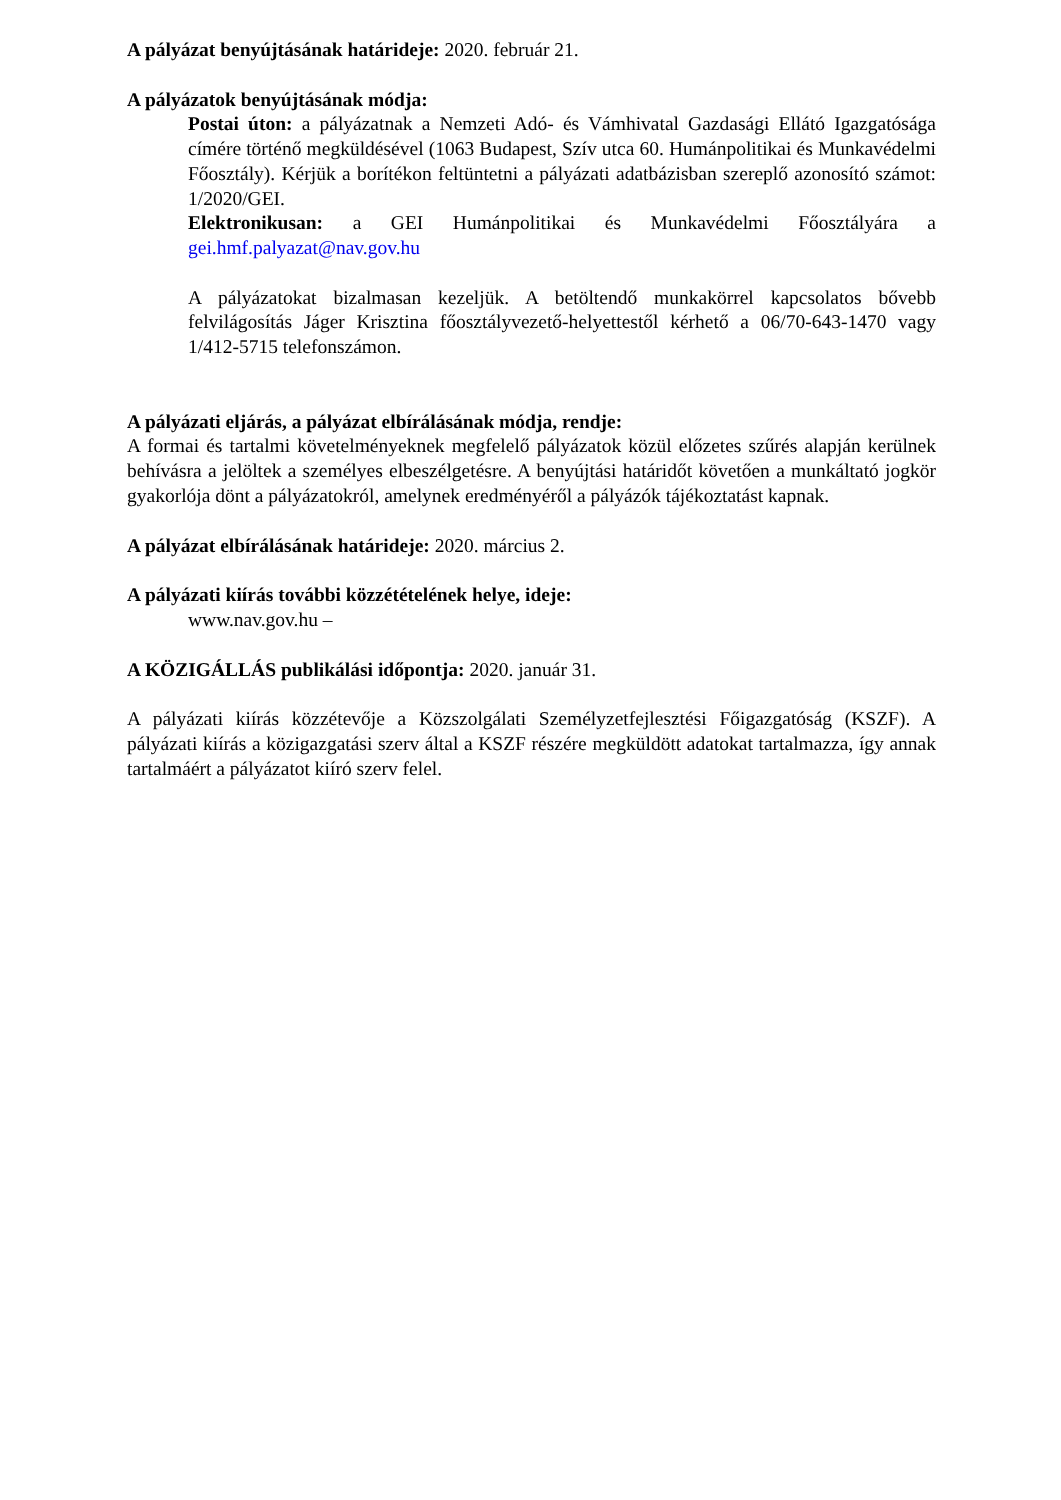A pályázat benyújtásának határideje: 2020. február 21.
A pályázatok benyújtásának módja:
Postai úton: a pályázatnak a Nemzeti Adó- és Vámhivatal Gazdasági Ellátó Igazgatósága címére történő megküldésével (1063 Budapest, Szív utca 60. Humánpolitikai és Munkavédelmi Főosztály). Kérjük a borítékon feltüntetni a pályázati adatbázisban szereplő azonosító számot: 1/2020/GEI.
Elektronikusan: a GEI Humánpolitikai és Munkavédelmi Főosztályára a gei.hmf.palyazat@nav.gov.hu
A pályázatokat bizalmasan kezeljük. A betöltendő munkakörrel kapcsolatos bővebb felvilágosítás Jáger Krisztina főosztályvezető-helyettestől kérhető a 06/70-643-1470 vagy 1/412-5715 telefonszámon.
A pályázati eljárás, a pályázat elbírálásának módja, rendje:
A formai és tartalmi követelményeknek megfelelő pályázatok közül előzetes szűrés alapján kerülnek behívásra a jelöltek a személyes elbeszélgetésre. A benyújtási határidőt követően a munkáltató jogkör gyakorlója dönt a pályázatokról, amelynek eredményéről a pályázók tájékoztatást kapnak.
A pályázat elbírálásának határideje: 2020. március 2.
A pályázati kiírás további közzétételének helye, ideje:
www.nav.gov.hu –
A KÖZIGÁLLÁS publikálási időpontja: 2020. január 31.
A pályázati kiírás közzétevője a Közszolgálati Személyzetfejlesztési Főigazgatóság (KSZF). A pályázati kiírás a közigazgatási szerv által a KSZF részére megküldött adatokat tartalmazza, így annak tartalmáért a pályázatot kiíró szerv felel.